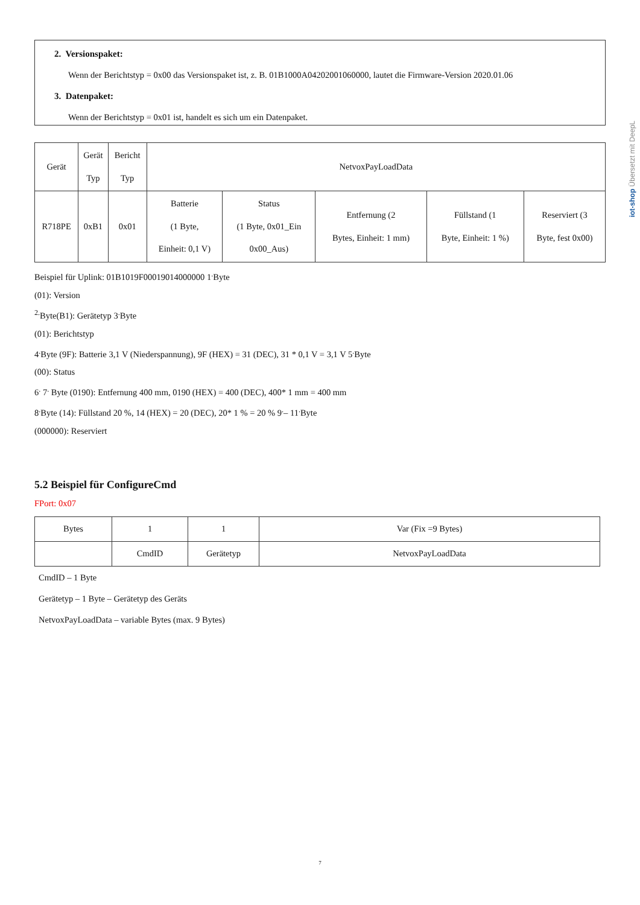iot-shop Übersetzt mit DeepL
2. Versionspaket:
Wenn der Berichtstyp = 0x00 das Versionspaket ist, z. B. 01B1000A04202001060000, lautet die Firmware-Version 2020.01.06
3. Datenpaket:
Wenn der Berichtstyp = 0x01 ist, handelt es sich um ein Datenpaket.
| Gerät | Gerät Typ | Bericht Typ | NetvoxPayLoadData | | | | |
| R718PE | 0xB1 | 0x01 | Batterie (1 Byte, Einheit: 0,1 V) | Status (1 Byte, 0x01_Ein 0x00_Aus) | Entfernung (2 Bytes, Einheit: 1 mm) | Füllstand (1 Byte, Einheit: 1 %) | Reserviert (3 Byte, fest 0x00) |
Beispiel für Uplink: 01B1019F00019014000000 1<sup>.</sup>Byte
(01): Version
<sup>2.</sup> Byte(B1): Gerätetyp 3<sup>.</sup>Byte
(01): Berichtstyp
4<sup>.</sup>Byte (9F): Batterie 3,1 V (Niederspannung), 9F (HEX) = 31 (DEC), 31 * 0,1 V = 3,1 V 5<sup>.</sup>Byte
(00): Status
6<sup>.</sup> 7<sup>.</sup> Byte (0190): Entfernung 400 mm, 0190 (HEX) = 400 (DEC), 400* 1 mm = 400 mm
8<sup>.</sup>Byte (14): Füllstand 20 %, 14 (HEX) = 20 (DEC), 20* 1 % = 20 % 9<sup>.</sup>– 11<sup>.</sup>Byte
(000000): Reserviert
5.2 Beispiel für ConfigureCmd
FPort: 0x07
| Bytes | 1 | 1 | Var (Fix =9 Bytes) |
| | CmdID | Gerätetyp | NetvoxPayLoadData |
CmdID – 1 Byte
Gerätetyp – 1 Byte – Gerätetyp des Geräts
NetvoxPayLoadData – variable Bytes (max. 9 Bytes)
7